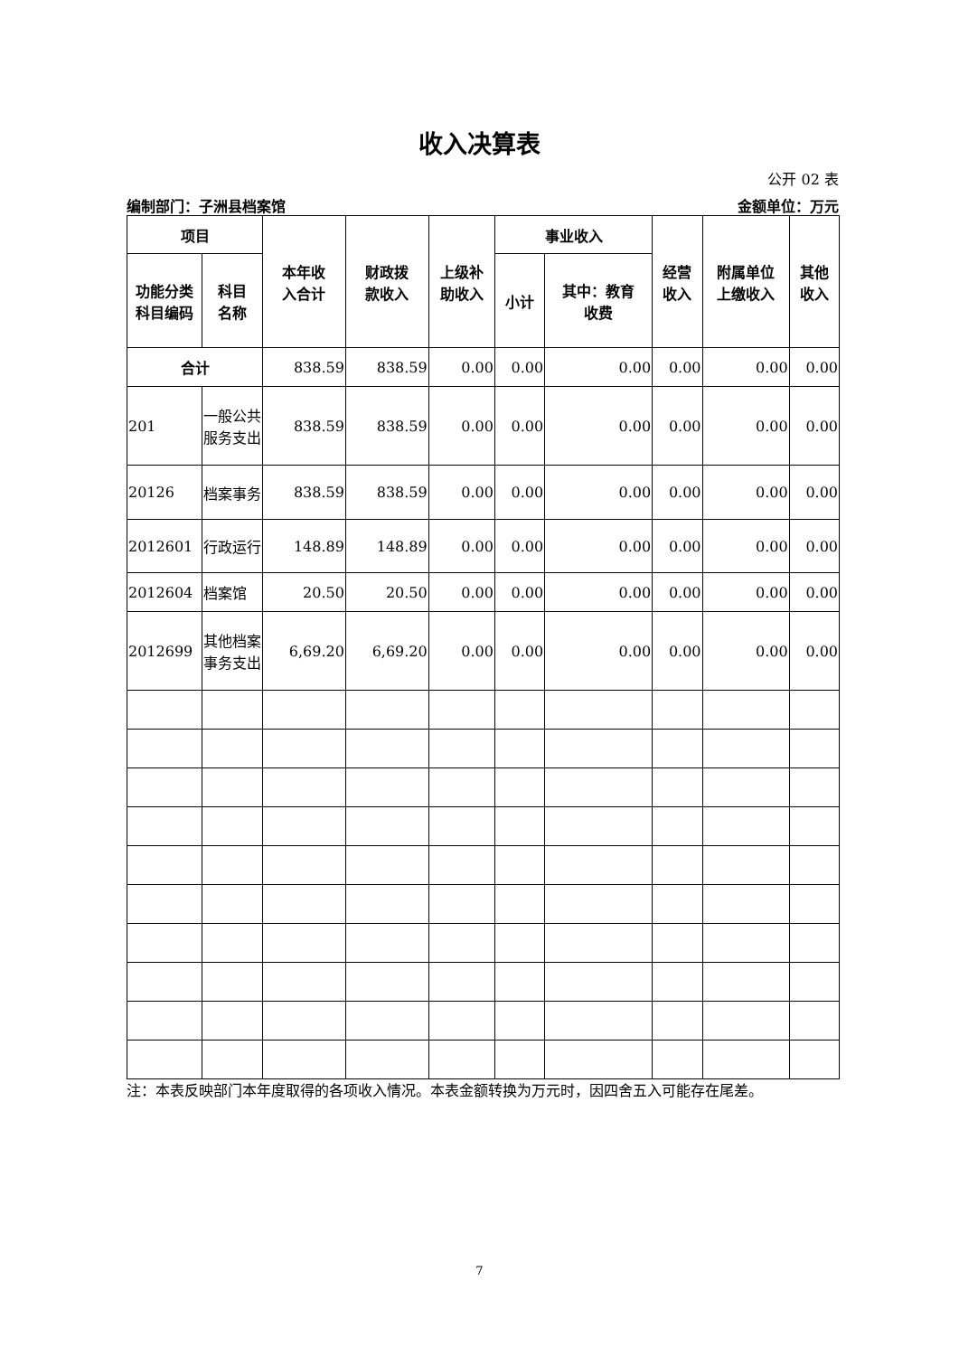收入决算表
公开 02 表
编制部门：子洲县档案馆 金额单位：万元
| 项目 | | 本年收 入合计 | 财政拨 款收入 | 上级补 助收入 | 事业收入 | | 经营 收入 | 附属单位 上缴收入 | 其他 收入 |
| --- | --- | --- | --- | --- | --- | --- | --- | --- | --- |
| 功能分类 科目编码 | 科目 名称 | | | | 小计 | 其中：教育 收费 | | | |
| 合计 | | 838.59 | 838.59 | 0.00 | 0.00 | 0.00 | 0.00 | 0.00 | 0.00 |
| 201 | 一般公共服务支出 | 838.59 | 838.59 | 0.00 | 0.00 | 0.00 | 0.00 | 0.00 | 0.00 |
| 20126 | 档案事务 | 838.59 | 838.59 | 0.00 | 0.00 | 0.00 | 0.00 | 0.00 | 0.00 |
| 2012601 | 行政运行 | 148.89 | 148.89 | 0.00 | 0.00 | 0.00 | 0.00 | 0.00 | 0.00 |
| 2012604 | 档案馆 | 20.50 | 20.50 | 0.00 | 0.00 | 0.00 | 0.00 | 0.00 | 0.00 |
| 2012699 | 其他档案事务支出 | 6,69.20 | 6,69.20 | 0.00 | 0.00 | 0.00 | 0.00 | 0.00 | 0.00 |
注：本表反映部门本年度取得的各项收入情况。本表金额转换为万元时，因四舍五入可能存在尾差。
7